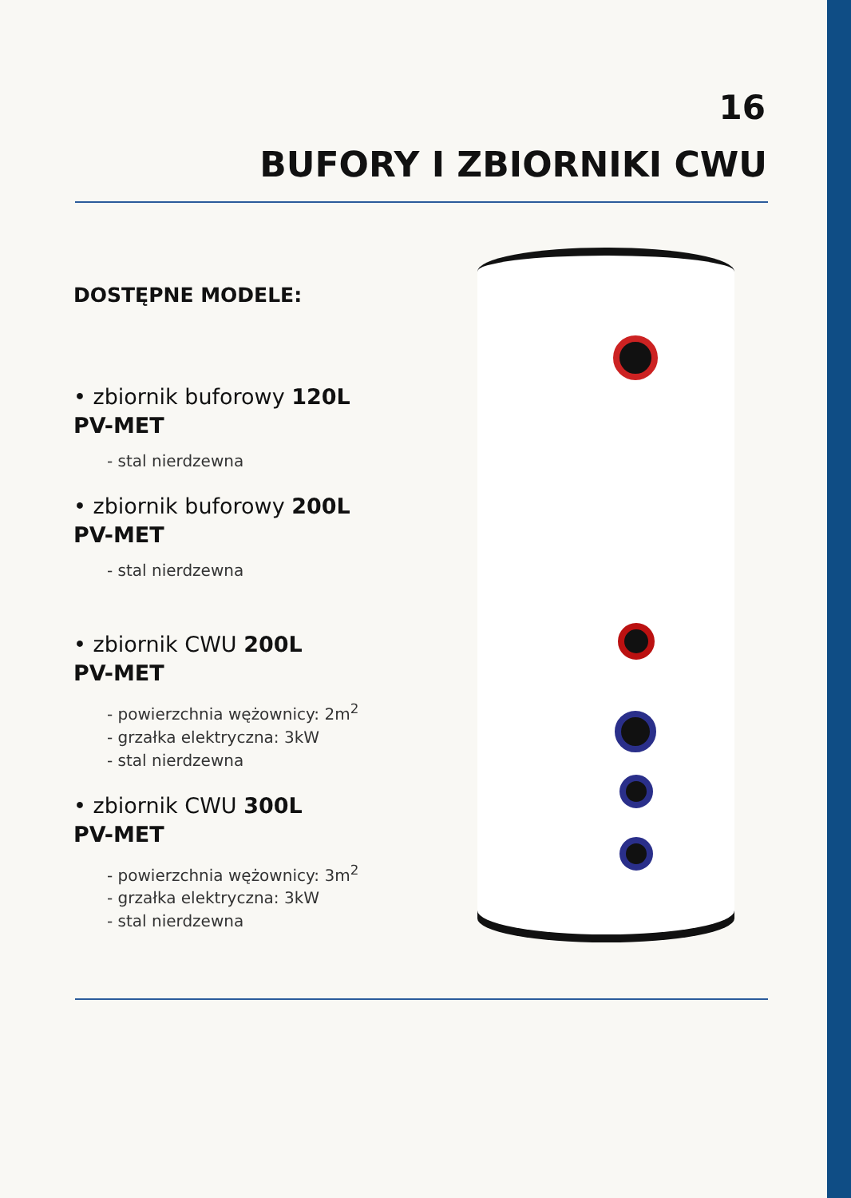16
BUFORY I ZBIORNIKI CWU
DOSTĘPNE MODELE:
• zbiornik buforowy 120L
PV-MET
- stal nierdzewna
• zbiornik buforowy 200L
PV-MET
- stal nierdzewna
• zbiornik CWU 200L
PV-MET
- powierzchnia wężownicy: 2m<sup>2</sup>
- grzałka elektryczna: 3kW
- stal nierdzewna
• zbiornik CWU 300L
PV-MET
- powierzchnia wężownicy: 3m<sup>2</sup>
- grzałka elektryczna: 3kW
- stal nierdzewna